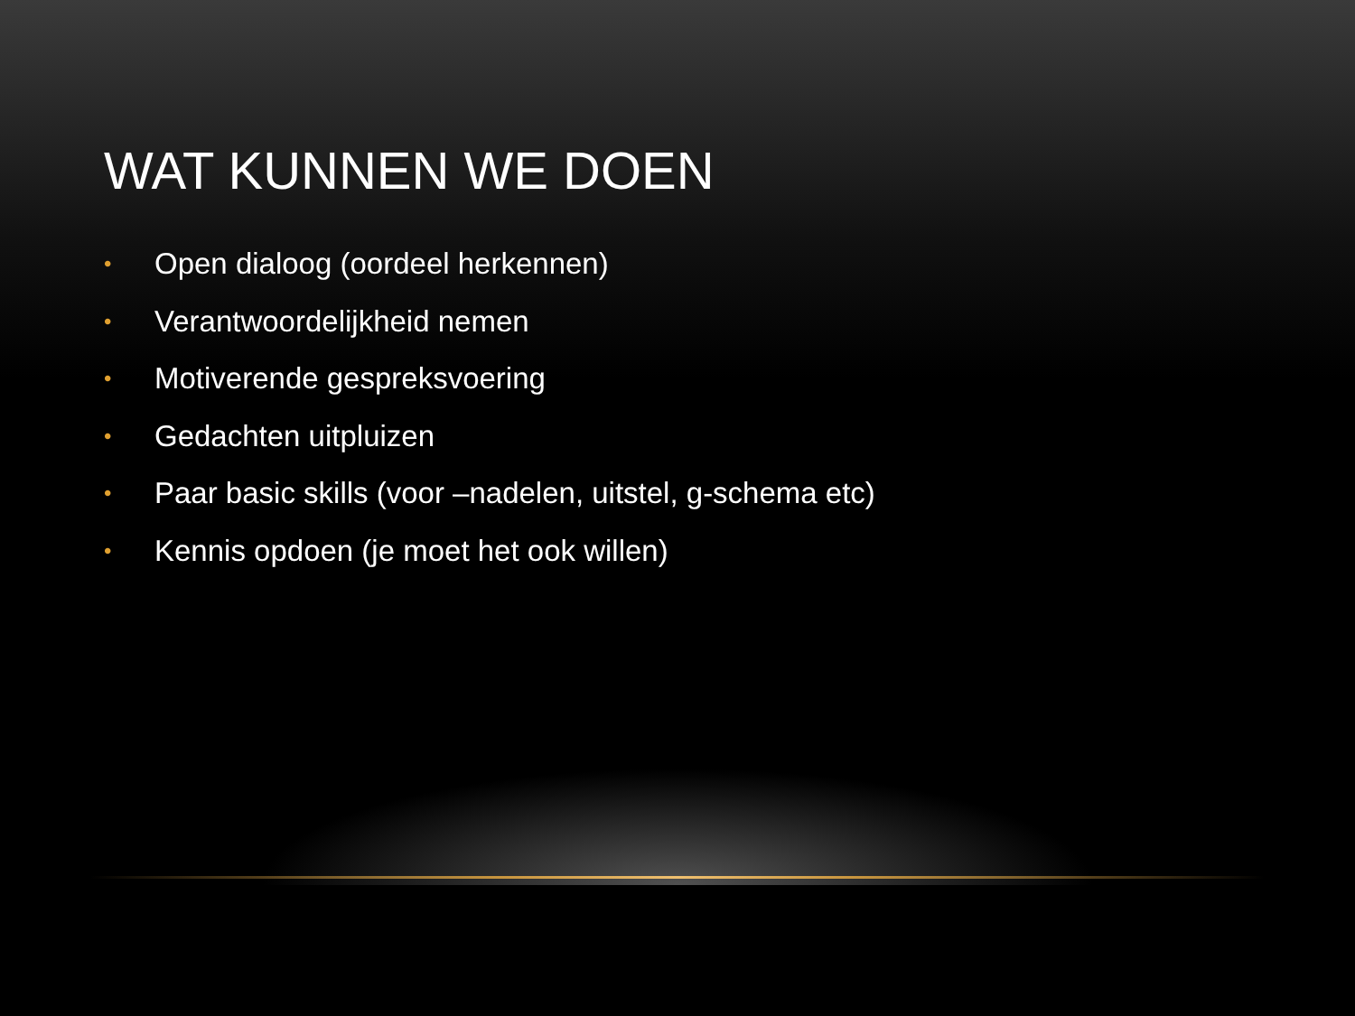WAT KUNNEN WE DOEN
• Open dialoog (oordeel herkennen)
• Verantwoordelijkheid nemen
• Motiverende gespreksvoering
• Gedachten uitpluizen
• Paar basic skills (voor –nadelen, uitstel, g-schema etc)
• Kennis opdoen (je moet het ook willen)